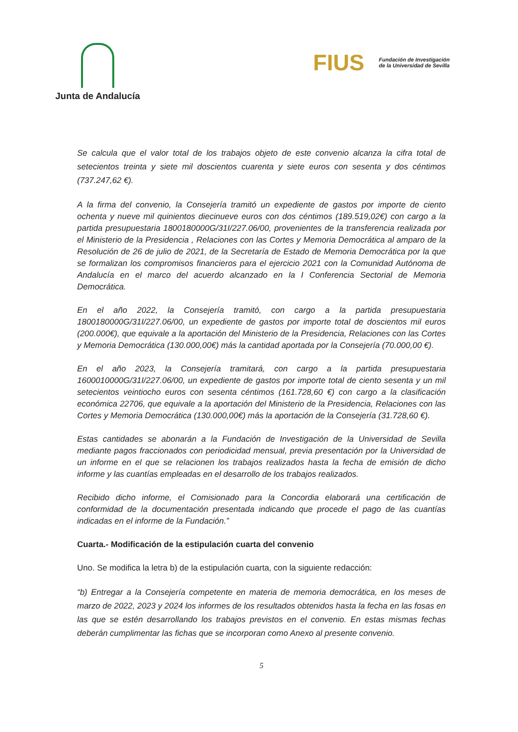Junta de Andalucía
FIUS Fundación de Investigación
de la Universidad de Sevilla
Se calcula que el valor total de los trabajos objeto de este convenio alcanza la cifra total de setecientos treinta y siete mil doscientos cuarenta y siete euros con sesenta y dos céntimos (737.247,62 €).
A la firma del convenio, la Consejería tramitó un expediente de gastos por importe de ciento ochenta y nueve mil quinientos diecinueve euros con dos céntimos (189.519,02€) con cargo a la partida presupuestaria 1800180000G/31I/227.06/00, provenientes de la transferencia realizada por el Ministerio de la Presidencia , Relaciones con las Cortes y Memoria Democrática al amparo de la Resolución de 26 de julio de 2021, de la Secretaría de Estado de Memoria Democrática por la que se formalizan los compromisos financieros para el ejercicio 2021 con la Comunidad Autónoma de Andalucía en el marco del acuerdo alcanzado en la I Conferencia Sectorial de Memoria Democrática.
En el año 2022, la Consejería tramitó, con cargo a la partida presupuestaria 1800180000G/31I/227.06/00, un expediente de gastos por importe total de doscientos mil euros (200.000€), que equivale a la aportación del Ministerio de la Presidencia, Relaciones con las Cortes y Memoria Democrática (130.000,00€) más la cantidad aportada por la Consejería (70.000,00 €).
En el año 2023, la Consejería tramitará, con cargo a la partida presupuestaria 1600010000G/31I/227.06/00, un expediente de gastos por importe total de ciento sesenta y un mil setecientos veintiocho euros con sesenta céntimos (161.728,60 €) con cargo a la clasificación económica 22706, que equivale a la aportación del Ministerio de la Presidencia, Relaciones con las Cortes y Memoria Democrática (130.000,00€) más la aportación de la Consejería (31.728,60 €).
Estas cantidades se abonarán a la Fundación de Investigación de la Universidad de Sevilla mediante pagos fraccionados con periodicidad mensual, previa presentación por la Universidad de un informe en el que se relacionen los trabajos realizados hasta la fecha de emisión de dicho informe y las cuantías empleadas en el desarrollo de los trabajos realizados.
Recibido dicho informe, el Comisionado para la Concordia elaborará una certificación de conformidad de la documentación presentada indicando que procede el pago de las cuantías indicadas en el informe de la Fundación.”
Cuarta.- Modificación de la estipulación cuarta del convenio
Uno. Se modifica la letra b) de la estipulación cuarta, con la siguiente redacción:
“b) Entregar a la Consejería competente en materia de memoria democrática, en los meses de marzo de 2022, 2023 y 2024 los informes de los resultados obtenidos hasta la fecha en las fosas en las que se estén desarrollando los trabajos previstos en el convenio. En estas mismas fechas deberán cumplimentar las fichas que se incorporan como Anexo al presente convenio.
5